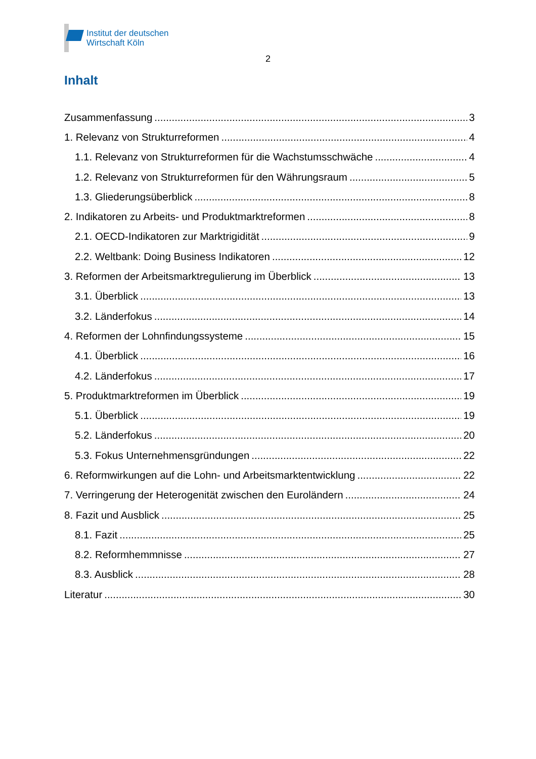Institut der deutschen
Wirtschaft Köln
2
Inhalt
Zusammenfassung 3
1. Relevanz von Strukturreformen 4
1.1. Relevanz von Strukturreformen für die Wachstumsschwäche 4
1.2. Relevanz von Strukturreformen für den Währungsraum 5
1.3. Gliederungsüberblick 8
2. Indikatoren zu Arbeits- und Produktmarktreformen 8
2.1. OECD-Indikatoren zur Marktrigidität 9
2.2. Weltbank: Doing Business Indikatoren 12
3. Reformen der Arbeitsmarktregulierung im Überblick 13
3.1. Überblick 13
3.2. Länderfokus 14
4. Reformen der Lohnfindungssysteme 15
4.1. Überblick 16
4.2. Länderfokus 17
5. Produktmarktreformen im Überblick 19
5.1. Überblick 19
5.2. Länderfokus 20
5.3. Fokus Unternehmensgründungen 22
6. Reformwirkungen auf die Lohn- und Arbeitsmarktentwicklung 22
7. Verringerung der Heterogenität zwischen den Euroländern 24
8. Fazit und Ausblick 25
8.1. Fazit 25
8.2. Reformhemmnisse 27
8.3. Ausblick 28
Literatur 30